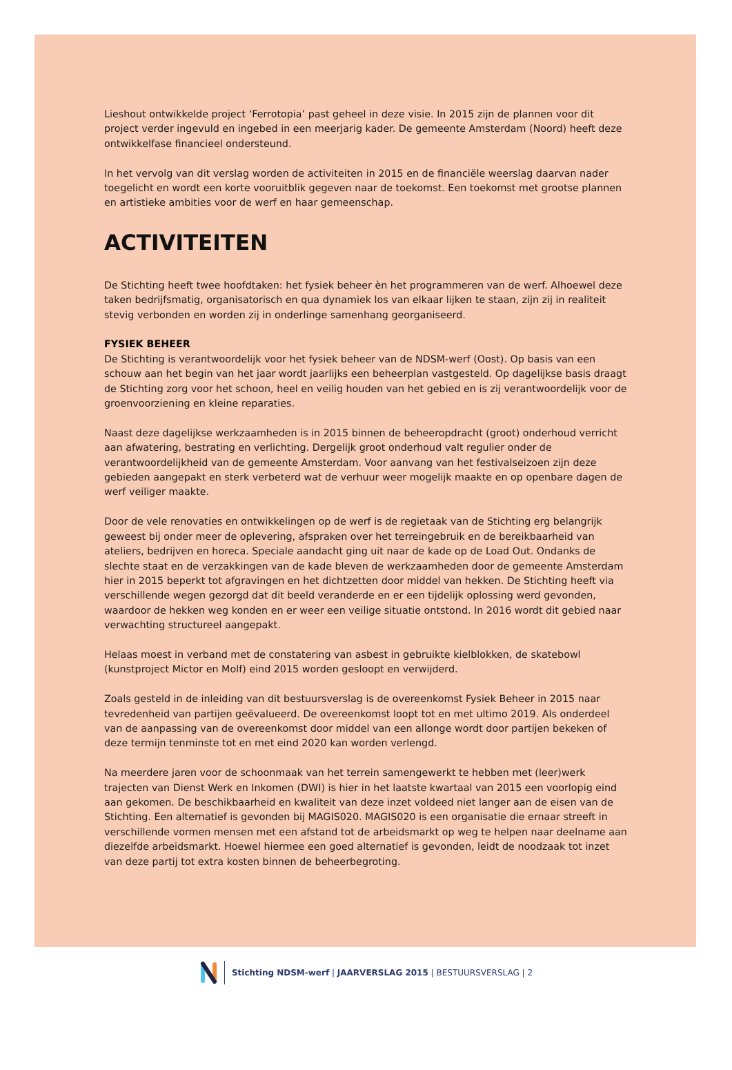Lieshout ontwikkelde project ‘Ferrotopia’ past geheel in deze visie. In 2015 zijn de plannen voor dit project verder ingevuld en ingebed in een meerjarig kader. De gemeente Amsterdam (Noord) heeft deze ontwikkelfase financieel ondersteund.
In het vervolg van dit verslag worden de activiteiten in 2015 en de financiële weerslag daarvan nader toegelicht en wordt een korte vooruitblik gegeven naar de toekomst. Een toekomst met grootse plannen en artistieke ambities voor de werf en haar gemeenschap.
ACTIVITEITEN
De Stichting heeft twee hoofdtaken: het fysiek beheer èn het programmeren van de werf. Alhoewel deze taken bedrijfsmatig, organisatorisch en qua dynamiek los van elkaar lijken te staan, zijn zij in realiteit stevig verbonden en worden zij in onderlinge samenhang georganiseerd.
FYSIEK BEHEER
De Stichting is verantwoordelijk voor het fysiek beheer van de NDSM-werf (Oost). Op basis van een schouw aan het begin van het jaar wordt jaarlijks een beheerplan vastgesteld. Op dagelijkse basis draagt de Stichting zorg voor het schoon, heel en veilig houden van het gebied en is zij verantwoordelijk voor de groenvoorziening en kleine reparaties.
Naast deze dagelijkse werkzaamheden is in 2015 binnen de beheeropdracht (groot) onderhoud verricht aan afwatering, bestrating en verlichting. Dergelijk groot onderhoud valt regulier onder de verantwoordelijkheid van de gemeente Amsterdam. Voor aanvang van het festivalseizoen zijn deze gebieden aangepakt en sterk verbeterd wat de verhuur weer mogelijk maakte en op openbare dagen de werf veiliger maakte.
Door de vele renovaties en ontwikkelingen op de werf is de regietaak van de Stichting erg belangrijk geweest bij onder meer de oplevering, afspraken over het terreingebruik en de bereikbaarheid van ateliers, bedrijven en horeca. Speciale aandacht ging uit naar de kade op de Load Out. Ondanks de slechte staat en de verzakkingen van de kade bleven de werkzaamheden door de gemeente Amsterdam hier in 2015 beperkt tot afgravingen en het dichtzetten door middel van hekken. De Stichting heeft via verschillende wegen gezorgd dat dit beeld veranderde en er een tijdelijk oplossing werd gevonden, waardoor de hekken weg konden en er weer een veilige situatie ontstond. In 2016 wordt dit gebied naar verwachting structureel aangepakt.
Helaas moest in verband met de constatering van asbest in gebruikte kielblokken, de skatebowl (kunstproject Mictor en Molf) eind 2015 worden gesloopt en verwijderd.
Zoals gesteld in de inleiding van dit bestuursverslag is de overeenkomst Fysiek Beheer in 2015 naar tevredenheid van partijen geëvalueerd. De overeenkomst loopt tot en met ultimo 2019. Als onderdeel van de aanpassing van de overeenkomst door middel van een allonge wordt door partijen bekeken of deze termijn tenminste tot en met eind 2020 kan worden verlengd.
Na meerdere jaren voor de schoonmaak van het terrein samengewerkt te hebben met (leer)werk trajecten van Dienst Werk en Inkomen (DWI) is hier in het laatste kwartaal van 2015 een voorlopig eind aan gekomen. De beschikbaarheid en kwaliteit van deze inzet voldeed niet langer aan de eisen van de Stichting. Een alternatief is gevonden bij MAGIS020. MAGIS020 is een organisatie die ernaar streeft in verschillende vormen mensen met een afstand tot de arbeidsmarkt op weg te helpen naar deelname aan diezelfde arbeidsmarkt. Hoewel hiermee een goed alternatief is gevonden, leidt de noodzaak tot inzet van deze partij tot extra kosten binnen de beheerbegroting.
Stichting NDSM-werf | JAARVERSLAG 2015 | BESTUURSVERSLAG | 2